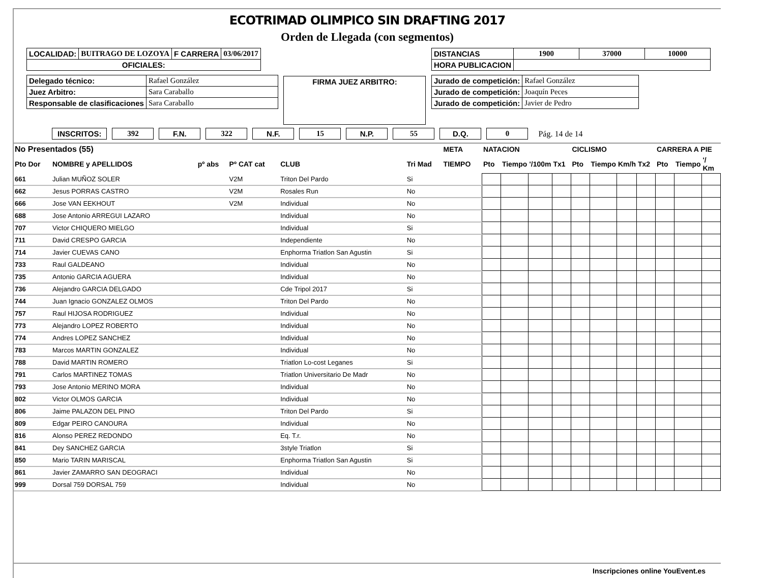ECOTRIMAD OLIMPICO SIN DRAFTING 2017
Orden de Llegada (con segmentos)
| LOCALIDAD: | BUITRAGO DE LOZOYA | F CARRERA | 03/06/2017 |
| OFICIALES: | | | |
| Delegado técnico: | Rafael González |
| Juez Arbitro: | Sara Caraballo |
| Responsable de clasificaciones | Sara Caraballo |
FIRMA JUEZ ARBITRO:
| DISTANCIAS | 1900 | 37000 | 10000 |
| HORA PUBLICACION | | | |
| Jurado de competición: | Rafael González |
| Jurado de competición: | Joaquín Peces |
| Jurado de competición: | Javier de Pedro |
INSCRITOS: 392 F.N. 322 N.F. 15 N.P. 55 D.Q. 0 Pág. 14 de 14
| No Presentados (55) | | | | | | META | NATACION | | | | CICLISMO | | | | CARRERA A PIE | | |
| --- | --- | --- | --- | --- | --- | --- | --- | --- | --- | --- | --- | --- | --- | --- | --- | --- | --- |
| Pto Dor | NOMBRE y APELLIDOS | pº abs | Pº CAT cat | CLUB | Tri Mad | TIEMPO | Pto | Tiempo | '/100m | Tx1 | Pto | Tiempo | Km/h | Tx2 | Pto | Tiempo | '/ Km |
| 661 | Julian MUÑOZ SOLER | | V2M | Triton Del Pardo | Si | | | | | | | | | | | | |
| 662 | Jesus PORRAS CASTRO | | V2M | Rosales Run | No | | | | | | | | | | | | |
| 666 | Jose VAN EEKHOUT | | V2M | Individual | No | | | | | | | | | | | | |
| 688 | Jose Antonio ARREGUI LAZARO | | | Individual | No | | | | | | | | | | | | |
| 707 | Victor CHIQUERO MIELGO | | | Individual | Si | | | | | | | | | | | | |
| 711 | David CRESPO GARCIA | | | Independiente | No | | | | | | | | | | | | |
| 714 | Javier CUEVAS CANO | | | Enphorma Triatlon San Agustin | Si | | | | | | | | | | | | |
| 733 | Raul GALDEANO | | | Individual | No | | | | | | | | | | | | |
| 735 | Antonio GARCIA AGUERA | | | Individual | No | | | | | | | | | | | | |
| 736 | Alejandro GARCIA DELGADO | | | Cde Tripol 2017 | Si | | | | | | | | | | | | |
| 744 | Juan Ignacio GONZALEZ OLMOS | | | Triton Del Pardo | No | | | | | | | | | | | | |
| 757 | Raul HIJOSA RODRIGUEZ | | | Individual | No | | | | | | | | | | | | |
| 773 | Alejandro LOPEZ ROBERTO | | | Individual | No | | | | | | | | | | | | |
| 774 | Andres LOPEZ SANCHEZ | | | Individual | No | | | | | | | | | | | | |
| 783 | Marcos MARTIN GONZALEZ | | | Individual | No | | | | | | | | | | | | |
| 788 | David MARTIN ROMERO | | | Triatlon Lo-cost Leganes | Si | | | | | | | | | | | | |
| 791 | Carlos MARTINEZ TOMAS | | | Triatlon Universitario De Madr | No | | | | | | | | | | | | |
| 793 | Jose Antonio MERINO MORA | | | Individual | No | | | | | | | | | | | | |
| 802 | Victor OLMOS GARCIA | | | Individual | No | | | | | | | | | | | | |
| 806 | Jaime PALAZON DEL PINO | | | Triton Del Pardo | Si | | | | | | | | | | | | |
| 809 | Edgar PEIRO CANOURA | | | Individual | No | | | | | | | | | | | | |
| 816 | Alonso PEREZ REDONDO | | | Eq. T.r. | No | | | | | | | | | | | | |
| 841 | Dey SANCHEZ GARCIA | | | 3style Triatlon | Si | | | | | | | | | | | | |
| 850 | Mario TARIN MARISCAL | | | Enphorma Triatlon San Agustin | Si | | | | | | | | | | | | |
| 861 | Javier ZAMARRO SAN DEOGRACI | | | Individual | No | | | | | | | | | | | | |
| 999 | Dorsal 759 DORSAL 759 | | | Individual | No | | | | | | | | | | | | |
Inscripciones online YouEvent.es